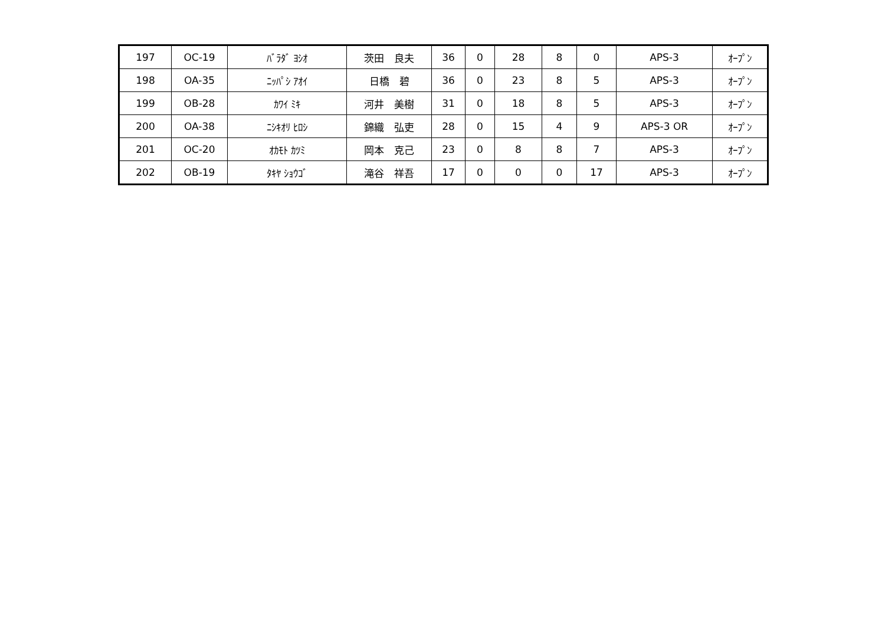| 197 | OC-19 | ﾊﾞﾗﾀﾞ ﾖｼｵ | 茨田 良夫 | 36 | 0 | 28 | 8 | 0 | APS-3 | ｵｰﾌﾟﾝ |
| 198 | OA-35 | ﾆｯﾊﾟｼ ｱｵｲ | 日橋 碧 | 36 | 0 | 23 | 8 | 5 | APS-3 | ｵｰﾌﾟﾝ |
| 199 | OB-28 | ｶﾜｲ ﾐｷ | 河井 美樹 | 31 | 0 | 18 | 8 | 5 | APS-3 | ｵｰﾌﾟﾝ |
| 200 | OA-38 | ﾆｼｷｵﾘ ﾋﾛｼ | 錦織 弘吏 | 28 | 0 | 15 | 4 | 9 | APS-3 OR | ｵｰﾌﾟﾝ |
| 201 | OC-20 | ｵｶﾓﾄ ｶﾂﾐ | 岡本 克己 | 23 | 0 | 8 | 8 | 7 | APS-3 | ｵｰﾌﾟﾝ |
| 202 | OB-19 | ﾀｷﾔ ｼｮｳｺﾞ | 滝谷 祥吾 | 17 | 0 | 0 | 0 | 17 | APS-3 | ｵｰﾌﾟﾝ |